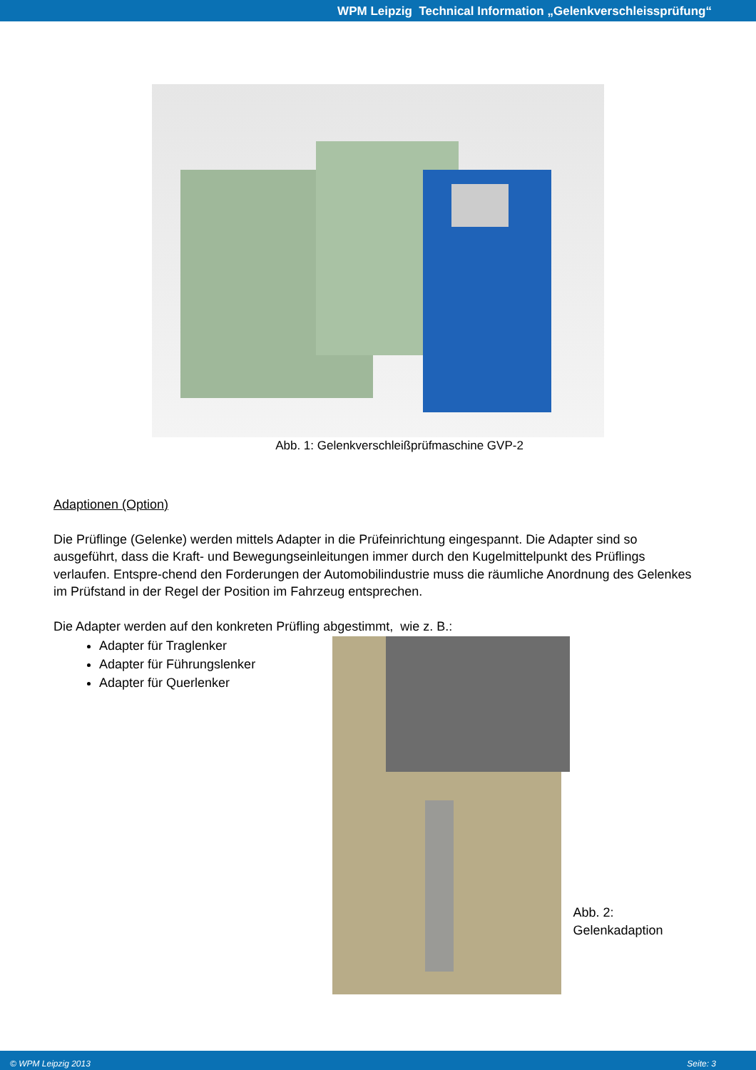WPM Leipzig Technical Information „Gelenkverschleissprüfung“
Abb. 1: Gelenkverschleißprüfmaschine GVP-2
Adaptionen (Option)
Die Prüflinge (Gelenke) werden mittels Adapter in die Prüfeinrichtung eingespannt. Die Adapter sind so ausgeführt, dass die Kraft- und Bewegungseinleitungen immer durch den Kugelmittelpunkt des Prüflings verlaufen. Entspre-chend den Forderungen der Automobilindustrie muss die räumliche Anordnung des Gelenkes im Prüfstand in der Regel der Position im Fahrzeug entsprechen.
Die Adapter werden auf den konkreten Prüfling abgestimmt, wie z. B.:
Adapter für Traglenker
Adapter für Führungslenker
Adapter für Querlenker
Abb. 2: Gelenkadaption
© WPM Leipzig 2013 Seite: 3